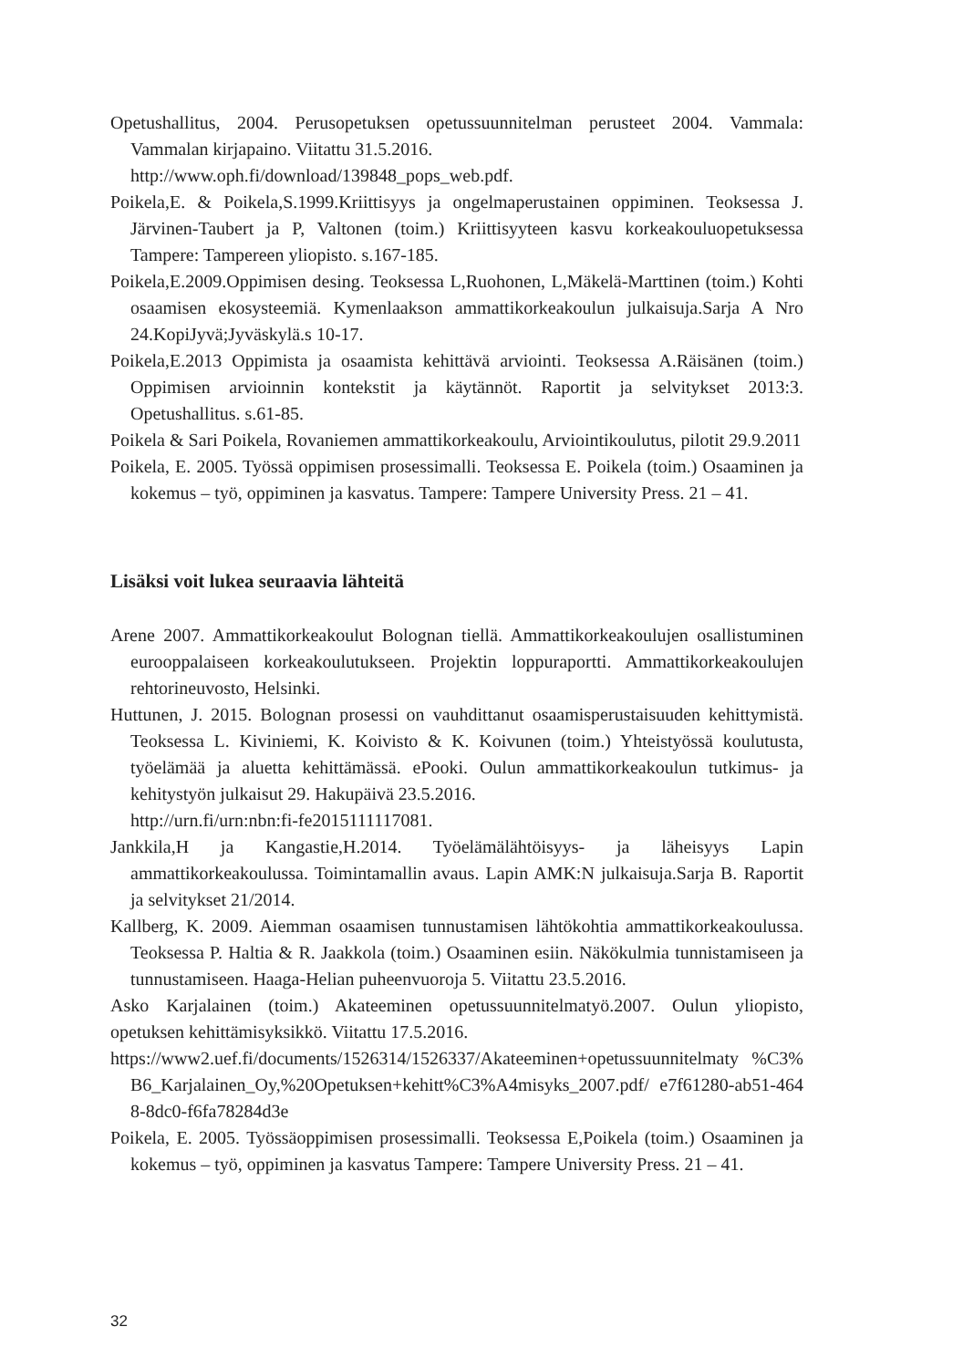Opetushallitus, 2004. Perusopetuksen opetussuunnitelman perusteet 2004. Vammala: Vammalan kirjapaino. Viitattu 31.5.2016.
http://www.oph.fi/download/139848_pops_web.pdf.
Poikela,E. & Poikela,S.1999.Kriittisyys ja ongelmaperustainen oppiminen. Teoksessa J. Järvinen-Taubert ja P, Valtonen (toim.) Kriittisyyteen kasvu korkeakouluopetuksessa Tampere: Tampereen yliopisto. s.167-185.
Poikela,E.2009.Oppimisen desing. Teoksessa L,Ruohonen, L,Mäkelä-Marttinen (toim.) Kohti osaamisen ekosysteemiä. Kymenlaakson ammattikorkeakoulun julkaisuja.Sarja A Nro 24.KopiJyvä;Jyväskylä.s 10-17.
Poikela,E.2013 Oppimista ja osaamista kehittävä arviointi. Teoksessa A.Räisänen (toim.) Oppimisen arvioinnin kontekstit ja käytännöt. Raportit ja selvitykset 2013:3. Opetushallitus. s.61-85.
Poikela & Sari Poikela, Rovaniemen ammattikorkeakoulu, Arviointikoulutus, pilotit 29.9.2011
Poikela, E. 2005. Työssä oppimisen prosessimalli. Teoksessa E. Poikela (toim.) Osaaminen ja kokemus – työ, oppiminen ja kasvatus. Tampere: Tampere University Press. 21 – 41.
Lisäksi voit lukea seuraavia lähteitä
Arene 2007. Ammattikorkeakoulut Bolognan tiellä. Ammattikorkeakoulujen osallistuminen eurooppalaiseen korkeakoulutukseen. Projektin loppuraportti. Ammattikorkeakoulujen rehtorineuvosto, Helsinki.
Huttunen, J. 2015. Bolognan prosessi on vauhdittanut osaamisperustaisuuden kehittymistä. Teoksessa L. Kiviniemi, K. Koivisto & K. Koivunen (toim.) Yhteistyössä koulutusta, työelämää ja aluetta kehittämässä. ePooki. Oulun ammattikorkeakoulun tutkimus- ja kehitystyön julkaisut 29. Hakupäivä 23.5.2016.
http://urn.fi/urn:nbn:fi-fe2015111117081.
Jankkila,H ja Kangastie,H.2014. Työelämälähtöisyys- ja läheisyys Lapin ammattikorkeakoulussa. Toimintamallin avaus. Lapin AMK:N julkaisuja.Sarja B. Raportit ja selvitykset 21/2014.
Kallberg, K. 2009. Aiemman osaamisen tunnustamisen lähtökohtia ammattikorkeakoulussa. Teoksessa P. Haltia & R. Jaakkola (toim.) Osaaminen esiin. Näkökulmia tunnistamiseen ja tunnustamiseen. Haaga-Helian puheenvuoroja 5. Viitattu 23.5.2016.
Asko Karjalainen (toim.) Akateeminen opetussuunnitelmatyö.2007. Oulun yliopisto, opetuksen kehittämisyksikkö. Viitattu 17.5.2016.
https://www2.uef.fi/documents/1526314/1526337/Akateeminen+opetussuunnitelmaty %C3%B6_Karjalainen_Oy,%20Opetuksen+kehitt%C3%A4misyks_2007.pdf/ e7f61280-ab51-4648-8dc0-f6fa78284d3e
Poikela, E. 2005. Työssäoppimisen prosessimalli. Teoksessa E,Poikela (toim.) Osaaminen ja kokemus – työ, oppiminen ja kasvatus Tampere: Tampere University Press. 21 – 41.
32